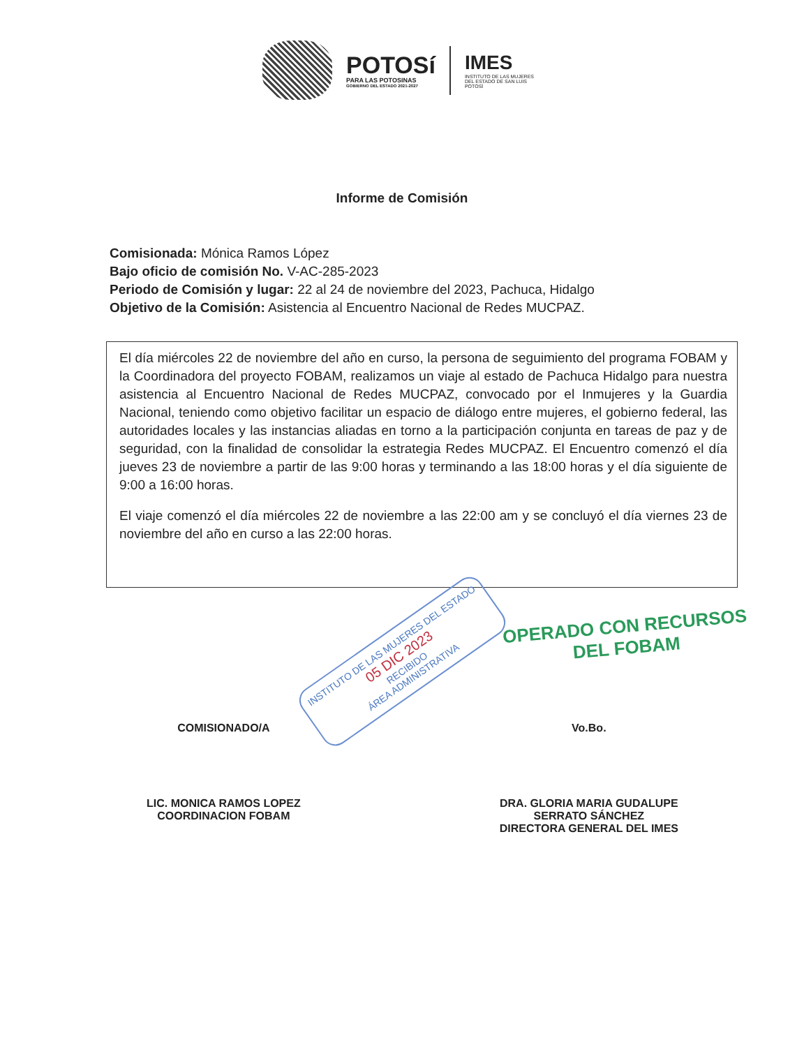POTOSí
PARA LAS POTOSINAS
GOBIERNO DEL ESTADO 2021-2027
IMES
INSTITUTO DE LAS MUJERES DEL ESTADO DE SAN LUIS POTOSÍ
Informe de Comisión
Comisionada: Mónica Ramos López
Bajo oficio de comisión No. V-AC-285-2023
Periodo de Comisión y lugar: 22 al 24 de noviembre del 2023, Pachuca, Hidalgo
Objetivo de la Comisión: Asistencia al Encuentro Nacional de Redes MUCPAZ.
El día miércoles 22 de noviembre del año en curso, la persona de seguimiento del programa FOBAM y la Coordinadora del proyecto FOBAM, realizamos un viaje al estado de Pachuca Hidalgo para nuestra asistencia al Encuentro Nacional de Redes MUCPAZ, convocado por el Inmujeres y la Guardia Nacional, teniendo como objetivo facilitar un espacio de diálogo entre mujeres, el gobierno federal, las autoridades locales y las instancias aliadas en torno a la participación conjunta en tareas de paz y de seguridad, con la finalidad de consolidar la estrategia Redes MUCPAZ. El Encuentro comenzó el día jueves 23 de noviembre a partir de las 9:00 horas y terminando a las 18:00 horas y el día siguiente de 9:00 a 16:00 horas.
El viaje comenzó el día miércoles 22 de noviembre a las 22:00 am y se concluyó el día viernes 23 de noviembre del año en curso a las 22:00 horas.
INSTITUTO DE LAS MUJERES DEL ESTADO
05 DIC 2023
RECIBIDO
ÁREA ADMINISTRATIVA
OPERADO CON RECURSOS
DEL FOBAM
COMISIONADO/A
LIC. MONICA RAMOS LOPEZ
COORDINACION FOBAM
Vo.Bo.
DRA. GLORIA MARIA GUDALUPE
SERRATO SÁNCHEZ
DIRECTORA GENERAL DEL IMES